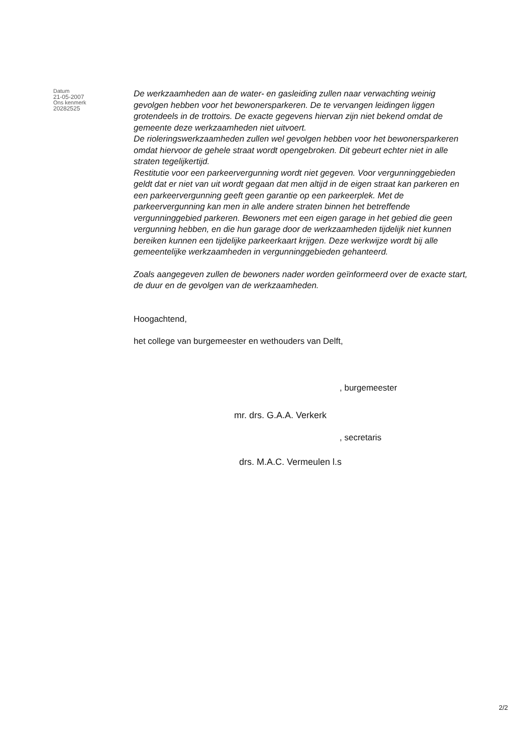Datum
21-05-2007
Ons kenmerk
20282525
De werkzaamheden aan de water- en gasleiding zullen naar verwachting weinig gevolgen hebben voor het bewonersparkeren. De te vervangen leidingen liggen grotendeels in de trottoirs. De exacte gegevens hiervan zijn niet bekend omdat de gemeente deze werkzaamheden niet uitvoert.
De rioleringswerkzaamheden zullen wel gevolgen hebben voor het bewonersparkeren omdat hiervoor de gehele straat wordt opengebroken. Dit gebeurt echter niet in alle straten tegelijkertijd.
Restitutie voor een parkeervergunning wordt niet gegeven. Voor vergunninggebieden geldt dat er niet van uit wordt gegaan dat men altijd in de eigen straat kan parkeren en een parkeervergunning geeft geen garantie op een parkeerplek. Met de parkeervergunning kan men in alle andere straten binnen het betreffende vergunninggebied parkeren. Bewoners met een eigen garage in het gebied die geen vergunning hebben, en die hun garage door de werkzaamheden tijdelijk niet kunnen bereiken kunnen een tijdelijke parkeerkaart krijgen. Deze werkwijze wordt bij alle gemeentelijke werkzaamheden in vergunninggebieden gehanteerd.
Zoals aangegeven zullen de bewoners nader worden geïnformeerd over de exacte start, de duur en de gevolgen van de werkzaamheden.
Hoogachtend,
het college van burgemeester en wethouders van Delft,
, burgemeester
mr. drs. G.A.A. Verkerk
, secretaris
drs. M.A.C. Vermeulen l.s
2/2